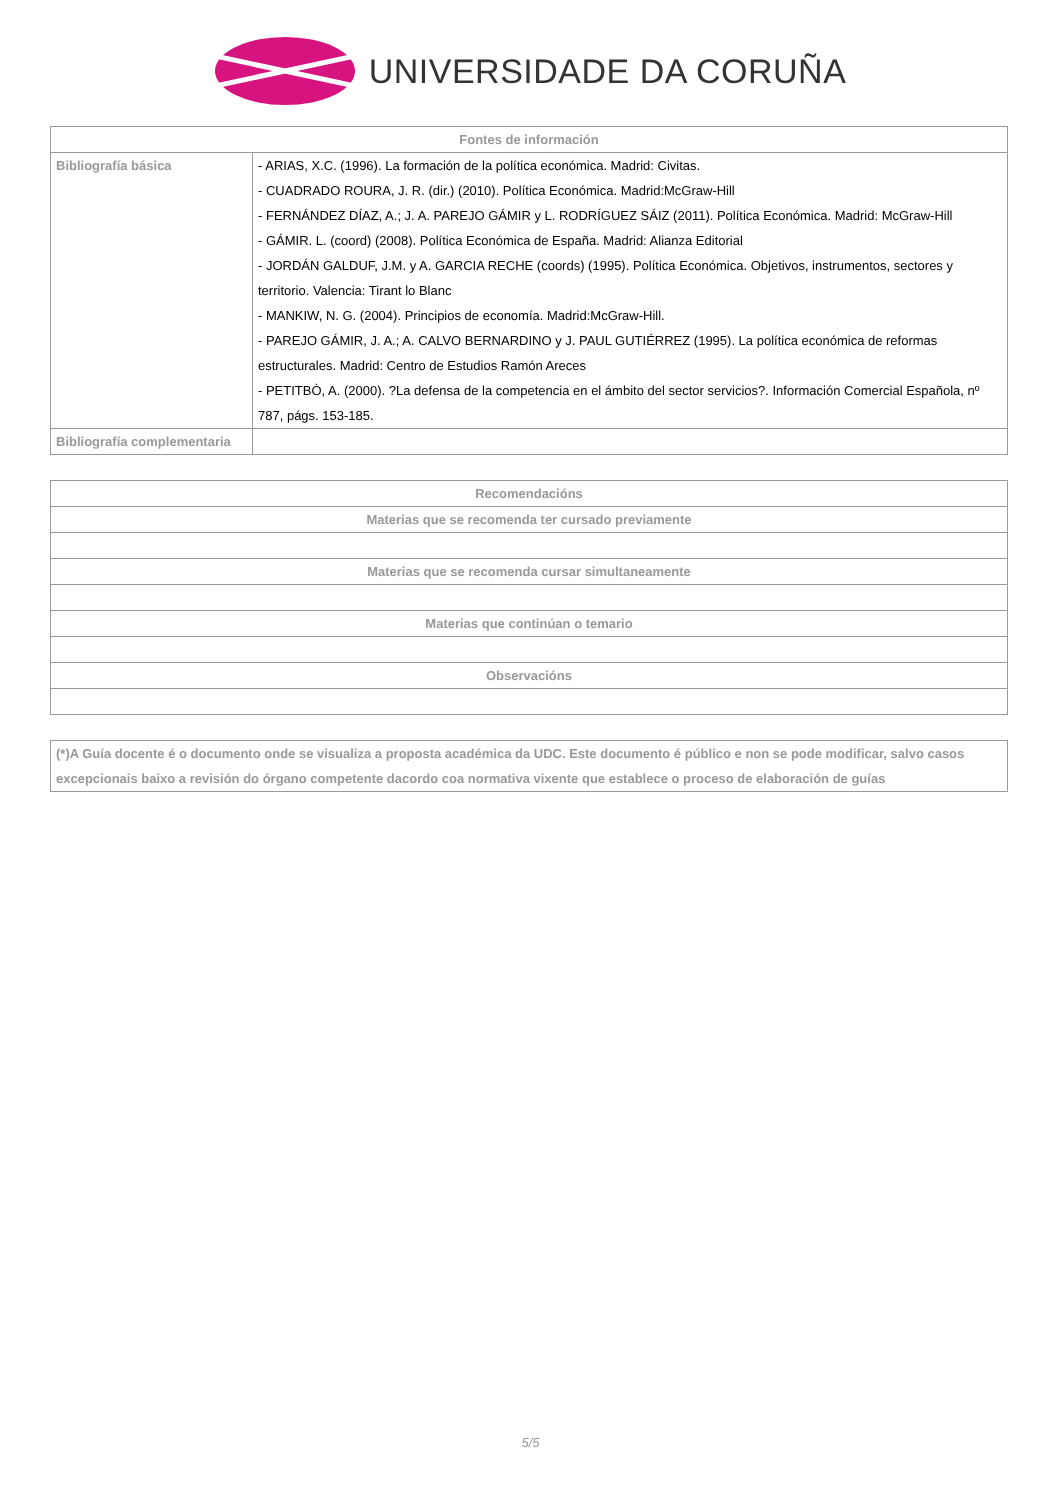UNIVERSIDADE DA CORUÑA
| Fontes de información | |
| --- | --- |
| Bibliografía básica | - ARIAS, X.C. (1996). La formación de la política económica. Madrid: Civitas. - CUADRADO ROURA, J. R. (dir.) (2010). Política Económica. Madrid:McGraw-Hill - FERNÁNDEZ DÍAZ, A.; J. A. PAREJO GÁMIR y L. RODRÍGUEZ SÁIZ (2011). Política Económica. Madrid: McGraw-Hill - GÁMIR. L. (coord) (2008). Política Económica de España. Madrid: Alianza Editorial - JORDÁN GALDUF, J.M. y A. GARCIA RECHE (coords) (1995). Política Económica. Objetivos, instrumentos, sectores y territorio. Valencia: Tirant lo Blanc - MANKIW, N. G. (2004). Principios de economía. Madrid:McGraw-Hill. - PAREJO GÁMIR, J. A.; A. CALVO BERNARDINO y J. PAUL GUTIÉRREZ (1995). La política económica de reformas estructurales. Madrid: Centro de Estudios Ramón Areces - PETITBÒ, A. (2000). ?La defensa de la competencia en el ámbito del sector servicios?. Información Comercial Española, nº 787, págs. 153-185. |
| Bibliografía complementaria | |
| Recomendacións |
| --- |
| Materias que se recomenda ter cursado previamente |
| Materias que se recomenda cursar simultaneamente |
| Materias que continúan o temario |
| Observacións |
| (*)A Guía docente é o documento onde se visualiza a proposta académica da UDC. Este documento é público e non se pode modificar, salvo casos excepcionais baixo a revisión do órgano competente dacordo coa normativa vixente que establece o proceso de elaboración de guías |
5/5